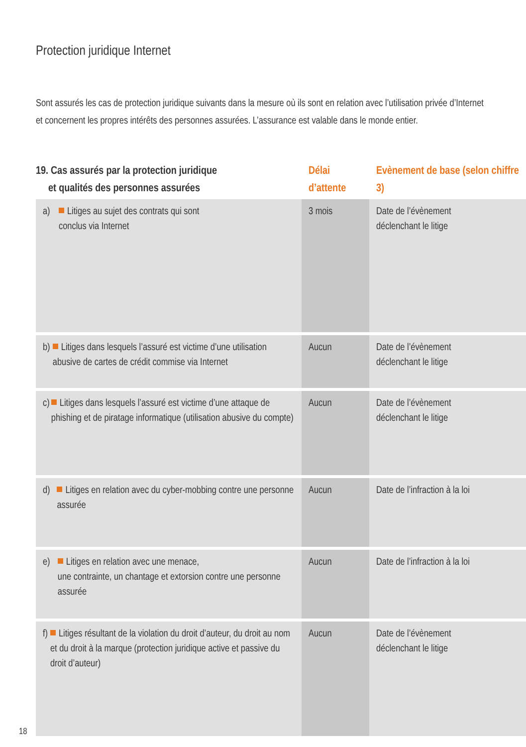Protection juridique Internet
Sont assurés les cas de protection juridique suivants dans la mesure où ils sont en relation avec l’utilisation privée d’Internet et concernent les propres intérêts des personnes assurées. L’assurance est valable dans le monde entier.
| 19. Cas assurés par la protection juridique et qualités des personnes assurées | Délai d’attente | Evènement de base (selon chiffre 3) |
| --- | --- | --- |
| a) Litiges au sujet des contrats qui sont conclus via Internet | 3 mois | Date de l’évènement déclenchant le litige |
| b) Litiges dans lesquels l’assuré est victime d’une utilisation abusive de cartes de crédit commise via Internet | Aucun | Date de l’évènement déclenchant le litige |
| c) Litiges dans lesquels l’assuré est victime d’une attaque de phishing et de piratage informatique (utilisation abusive du compte) | Aucun | Date de l’évènement déclenchant le litige |
| d) Litiges en relation avec du cyber-mobbing contre une personne assurée | Aucun | Date de l’infraction à la loi |
| e) Litiges en relation avec une menace, une contrainte, un chantage et extorsion contre une personne assurée | Aucun | Date de l’infraction à la loi |
| f) Litiges résultant de la violation du droit d’auteur, du droit au nom et du droit à la marque (protection juridique active et passive du droit d’auteur) | Aucun | Date de l’évènement déclenchant le litige |
18